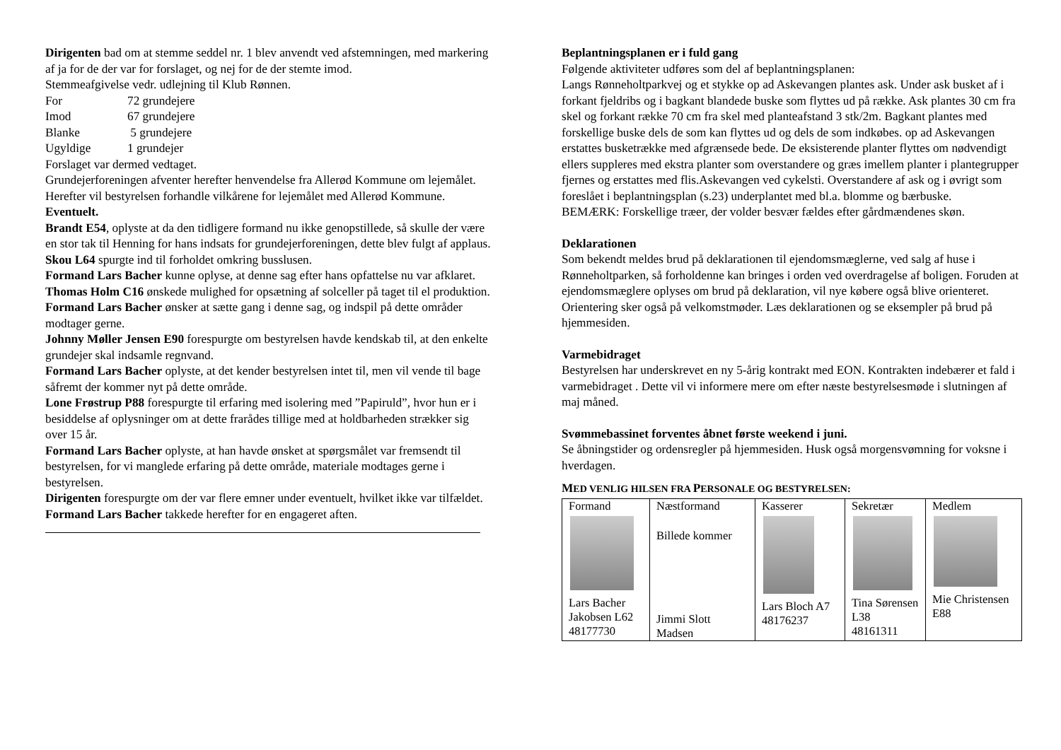Dirigenten bad om at stemme seddel nr. 1 blev anvendt ved afstemningen, med markering af ja for de der var for forslaget, og nej for de der stemte imod.
Stemmeafgivelse vedr. udlejning til Klub Rønnen.
| For | 72 grundejere |
| Imod | 67 grundejere |
| Blanke | 5 grundejere |
| Ugyldige | 1 grundejer |
Forslaget var dermed vedtaget.
Grundejerforeningen afventer herefter henvendelse fra Allerød Kommune om lejemålet. Herefter vil bestyrelsen forhandle vilkårene for lejemålet med Allerød Kommune.
Eventuelt.
Brandt E54, oplyste at da den tidligere formand nu ikke genopstillede, så skulle der være en stor tak til Henning for hans indsats for grundejerforeningen, dette blev fulgt af applaus.
Skou L64 spurgte ind til forholdet omkring busslusen.
Formand Lars Bacher kunne oplyse, at denne sag efter hans opfattelse nu var afklaret.
Thomas Holm C16 ønskede mulighed for opsætning af solceller på taget til el produktion.
Formand Lars Bacher ønsker at sætte gang i denne sag, og indspil på dette områder modtager gerne.
Johnny Møller Jensen E90 forespurgte om bestyrelsen havde kendskab til, at den enkelte grundejer skal indsamle regnvand.
Formand Lars Bacher oplyste, at det kender bestyrelsen intet til, men vil vende til bage såfremt der kommer nyt på dette område.
Lone Frøstrup P88 forespurgte til erfaring med isolering med ”Papiruld”, hvor hun er i besiddelse af oplysninger om at dette frarådes tillige med at holdbarheden strækker sig over 15 år.
Formand Lars Bacher oplyste, at han havde ønsket at spørgsmålet var fremsendt til bestyrelsen, for vi manglede erfaring på dette område, materiale modtages gerne i bestyrelsen.
Dirigenten forespurgte om der var flere emner under eventuelt, hvilket ikke var tilfældet.
Formand Lars Bacher takkede herefter for en engageret aften.
Beplantningsplanen er i fuld gang
Følgende aktiviteter udføres som del af beplantningsplanen:
Langs Rønneholtparkvej og et stykke op ad Askevangen plantes ask. Under ask busket af i forkant fjeldribs og i bagkant blandede buske som flyttes ud på række. Ask plantes 30 cm fra skel og forkant række 70 cm fra skel med planteafstand 3 stk/2m. Bagkant plantes med forskellige buske dels de som kan flyttes ud og dels de som indkøbes. op ad Askevangen erstattes busketrække med afgrænsede bede. De eksisterende planter flyttes om nødvendigt ellers suppleres med ekstra planter som overstandere og græs imellem planter i plantegrupper fjernes og erstattes med flis.Askevangen ved cykelsti. Overstandere af ask og i øvrigt som foreslået i beplantningsplan (s.23) underplantet med bl.a. blomme og bærbuske.
BEMÆRK: Forskellige træer, der volder besvær fældes efter gårdmændenes skøn.
Deklarationen
Som bekendt meldes brud på deklarationen til ejendomsmæglerne, ved salg af huse i Rønneholtparken, så forholdenne kan bringes i orden ved overdragelse af boligen. Foruden at ejendomsmæglere oplyses om brud på deklaration, vil nye købere også blive orienteret. Orientering sker også på velkomstmøder. Læs deklarationen og se eksempler på brud på hjemmesiden.
Varmebidraget
Bestyrelsen har underskrevet en ny 5-årig kontrakt med EON. Kontrakten indebærer et fald i varmebidraget . Dette vil vi informere mere om efter næste bestyrelsesmøde i slutningen af maj måned.
Svømmebassinet forventes åbnet første weekend i juni.
Se åbningstider og ordensregler på hjemmesiden. Husk også morgensvømning for voksne i hverdagen.
MED VENLIG HILSEN FRA PERSONALE OG BESTYRELSEN:
| Formand Lars Bacher Jakobsen L62 48177730 | Næstformand Billede kommer Jimmi Slott Madsen | Kasserer Lars Bloch A7 48176237 | Sekretær Tina Sørensen L38 48161311 | Medlem Mie Christensen E88 |